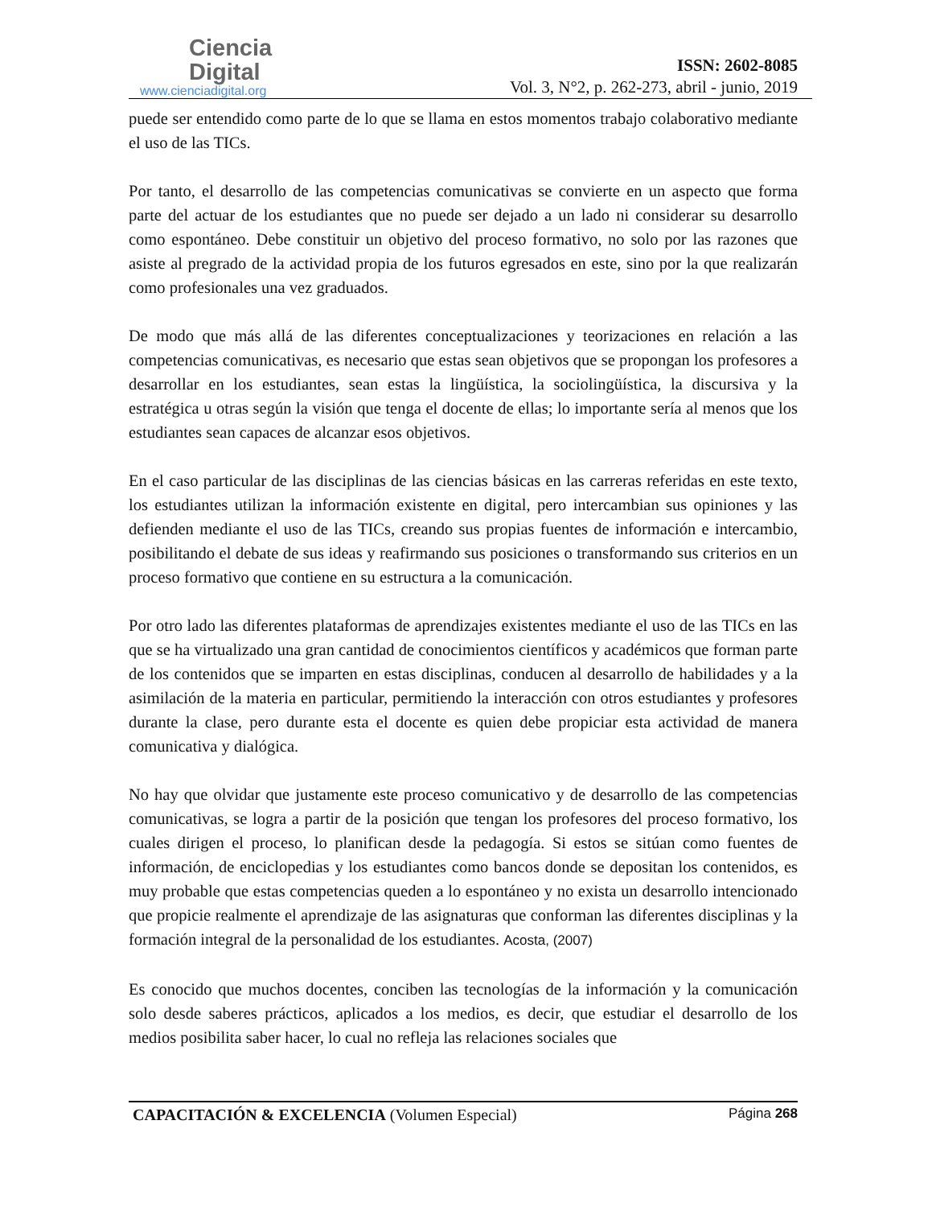Ciencia
Digital
www.cienciadigital.org
ISSN: 2602-8085
Vol. 3, N°2, p. 262-273, abril - junio, 2019
puede ser entendido como parte de lo que se llama en estos momentos trabajo colaborativo mediante el uso de las TICs.
Por tanto, el desarrollo de las competencias comunicativas se convierte en un aspecto que forma parte del actuar de los estudiantes que no puede ser dejado a un lado ni considerar su desarrollo como espontáneo. Debe constituir un objetivo del proceso formativo, no solo por las razones que asiste al pregrado de la actividad propia de los futuros egresados en este, sino por la que realizarán como profesionales una vez graduados.
De modo que más allá de las diferentes conceptualizaciones y teorizaciones en relación a las competencias comunicativas, es necesario que estas sean objetivos que se propongan los profesores a desarrollar en los estudiantes, sean estas la lingüística, la sociolingüística, la discursiva y la estratégica u otras según la visión que tenga el docente de ellas; lo importante sería al menos que los estudiantes sean capaces de alcanzar esos objetivos.
En el caso particular de las disciplinas de las ciencias básicas en las carreras referidas en este texto, los estudiantes utilizan la información existente en digital, pero intercambian sus opiniones y las defienden mediante el uso de las TICs, creando sus propias fuentes de información e intercambio, posibilitando el debate de sus ideas y reafirmando sus posiciones o transformando sus criterios en un proceso formativo que contiene en su estructura a la comunicación.
Por otro lado las diferentes plataformas de aprendizajes existentes mediante el uso de las TICs en las que se ha virtualizado una gran cantidad de conocimientos científicos y académicos que forman parte de los contenidos que se imparten en estas disciplinas, conducen al desarrollo de habilidades y a la asimilación de la materia en particular, permitiendo la interacción con otros estudiantes y profesores durante la clase, pero durante esta el docente es quien debe propiciar esta actividad de manera comunicativa y dialógica.
No hay que olvidar que justamente este proceso comunicativo y de desarrollo de las competencias comunicativas, se logra a partir de la posición que tengan los profesores del proceso formativo, los cuales dirigen el proceso, lo planifican desde la pedagogía. Si estos se sitúan como fuentes de información, de enciclopedias y los estudiantes como bancos donde se depositan los contenidos, es muy probable que estas competencias queden a lo espontáneo y no exista un desarrollo intencionado que propicie realmente el aprendizaje de las asignaturas que conforman las diferentes disciplinas y la formación integral de la personalidad de los estudiantes. Acosta, (2007)
Es conocido que muchos docentes, conciben las tecnologías de la información y la comunicación solo desde saberes prácticos, aplicados a los medios, es decir, que estudiar el desarrollo de los medios posibilita saber hacer, lo cual no refleja las relaciones sociales que
CAPACITACIÓN & EXCELENCIA (Volumen Especial) Página 268